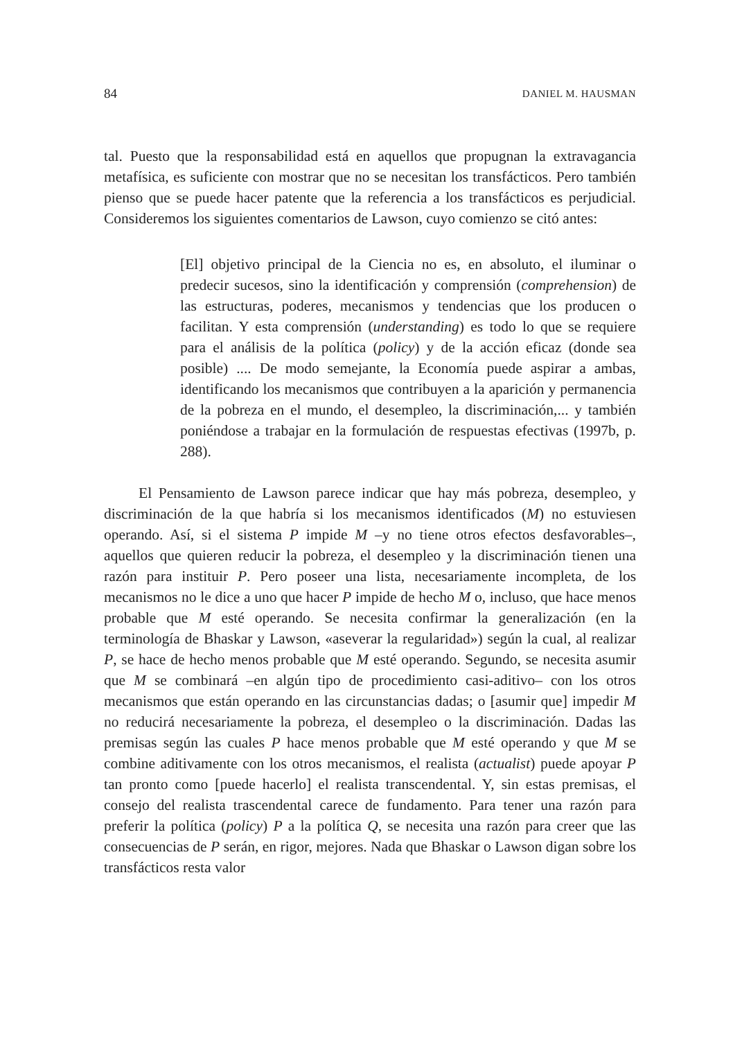84 DANIEL M. HAUSMAN
tal. Puesto que la responsabilidad está en aquellos que propugnan la extravagancia metafísica, es suficiente con mostrar que no se necesitan los transfácticos. Pero también pienso que se puede hacer patente que la referencia a los transfácticos es perjudicial. Consideremos los siguientes comentarios de Lawson, cuyo comienzo se citó antes:
[El] objetivo principal de la Ciencia no es, en absoluto, el iluminar o predecir sucesos, sino la identificación y comprensión (comprehension) de las estructuras, poderes, mecanismos y tendencias que los producen o facilitan. Y esta comprensión (understanding) es todo lo que se requiere para el análisis de la política (policy) y de la acción eficaz (donde sea posible) .... De modo semejante, la Economía puede aspirar a ambas, identificando los mecanismos que contribuyen a la aparición y permanencia de la pobreza en el mundo, el desempleo, la discriminación,... y también poniéndose a trabajar en la formulación de respuestas efectivas (1997b, p. 288).
El Pensamiento de Lawson parece indicar que hay más pobreza, desempleo, y discriminación de la que habría si los mecanismos identificados (M) no estuviesen operando. Así, si el sistema P impide M –y no tiene otros efectos desfavorables–, aquellos que quieren reducir la pobreza, el desempleo y la discriminación tienen una razón para instituir P. Pero poseer una lista, necesariamente incompleta, de los mecanismos no le dice a uno que hacer P impide de hecho M o, incluso, que hace menos probable que M esté operando. Se necesita confirmar la generalización (en la terminología de Bhaskar y Lawson, «aseverar la regularidad») según la cual, al realizar P, se hace de hecho menos probable que M esté operando. Segundo, se necesita asumir que M se combinará –en algún tipo de procedimiento casi-aditivo– con los otros mecanismos que están operando en las circunstancias dadas; o [asumir que] impedir M no reducirá necesariamente la pobreza, el desempleo o la discriminación. Dadas las premisas según las cuales P hace menos probable que M esté operando y que M se combine aditivamente con los otros mecanismos, el realista (actualist) puede apoyar P tan pronto como [puede hacerlo] el realista transcendental. Y, sin estas premisas, el consejo del realista trascendental carece de fundamento. Para tener una razón para preferir la política (policy) P a la política Q, se necesita una razón para creer que las consecuencias de P serán, en rigor, mejores. Nada que Bhaskar o Lawson digan sobre los transfácticos resta valor